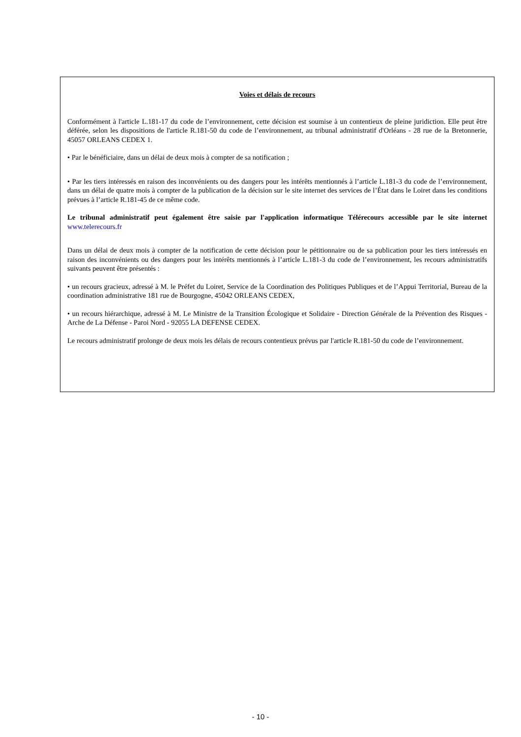Voies et délais de recours
Conformément à l'article L.181-17 du code de l’environnement, cette décision est soumise à un contentieux de pleine juridiction. Elle peut être déférée, selon les dispositions de l'article R.181-50 du code de l’environnement, au tribunal administratif d'Orléans - 28 rue de la Bretonnerie, 45057 ORLEANS CEDEX 1.
• Par le bénéficiaire, dans un délai de deux mois à compter de sa notification ;
• Par les tiers intéressés en raison des inconvénients ou des dangers pour les intérêts mentionnés à l’article L.181-3 du code de l’environnement, dans un délai de quatre mois à compter de la publication de la décision sur le site internet des services de l’État dans le Loiret dans les conditions prévues à l’article R.181-45 de ce même code.
Le tribunal administratif peut également être saisie par l'application informatique Télérecours accessible par le site internet www.telerecours.fr
Dans un délai de deux mois à compter de la notification de cette décision pour le pétitionnaire ou de sa publication pour les tiers intéressés en raison des inconvénients ou des dangers pour les intérêts mentionnés à l’article L.181-3 du code de l’environnement, les recours administratifs suivants peuvent être présentés :
• un recours gracieux, adressé à M. le Préfet du Loiret, Service de la Coordination des Politiques Publiques et de l’Appui Territorial, Bureau de la coordination administrative 181 rue de Bourgogne, 45042 ORLEANS CEDEX,
• un recours hiérarchique, adressé à M. Le Ministre de la Transition Écologique et Solidaire - Direction Générale de la Prévention des Risques - Arche de La Défense - Paroi Nord - 92055 LA DEFENSE CEDEX.
Le recours administratif prolonge de deux mois les délais de recours contentieux prévus par l'article R.181-50 du code de l’environnement.
- 10 -